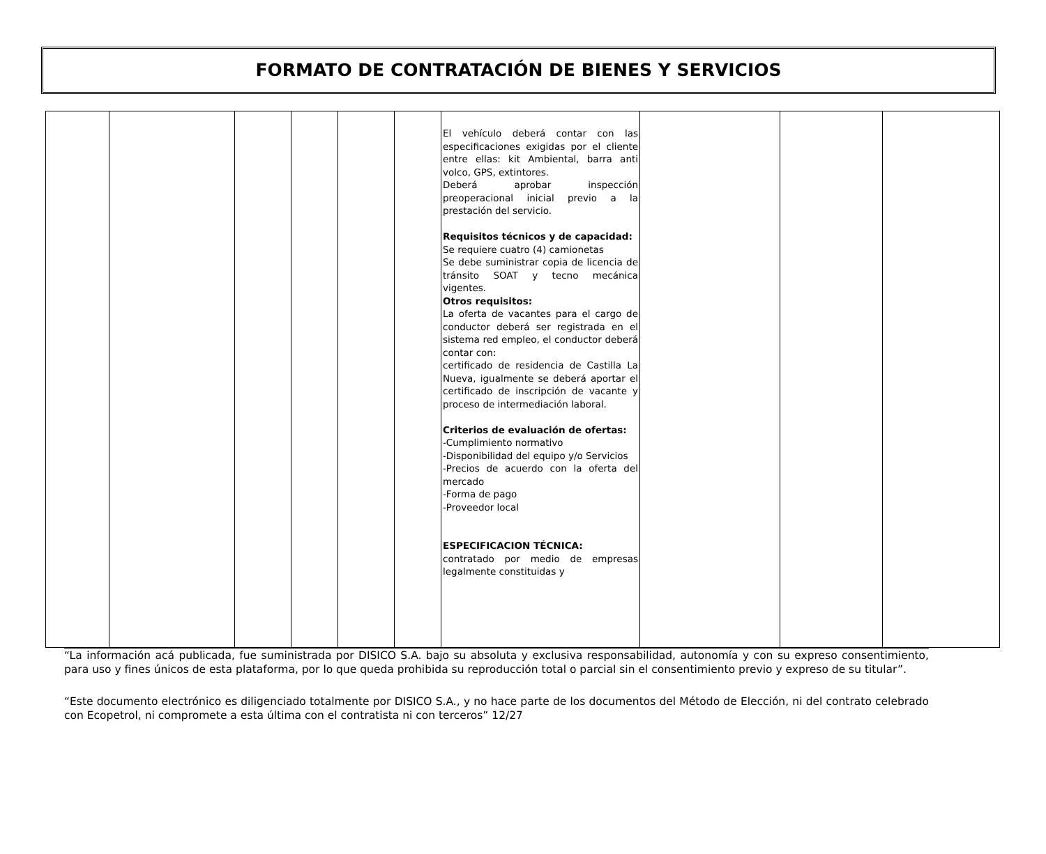FORMATO DE CONTRATACIÓN DE BIENES Y SERVICIOS
| | | | | | | El vehículo deberá contar con las especificaciones exigidas por el cliente entre ellas: kit Ambiental, barra anti volco, GPS, extintores. Deberá aprobar inspección preoperacional inicial previo a la prestación del servicio. Requisitos técnicos y de capacidad: Se requiere cuatro (4) camionetas Se debe suministrar copia de licencia de tránsito SOAT y tecno mecánica vigentes. Otros requisitos: La oferta de vacantes para el cargo de conductor deberá ser registrada en el sistema red empleo, el conductor deberá contar con: certificado de residencia de Castilla La Nueva, igualmente se deberá aportar el certificado de inscripción de vacante y proceso de intermediación laboral. Criterios de evaluación de ofertas: -Cumplimiento normativo -Disponibilidad del equipo y/o Servicios -Precios de acuerdo con la oferta del mercado -Forma de pago -Proveedor local ESPECIFICACION TÉCNICA: contratado por medio de empresas legalmente constituidas y | | | |
“La información acá publicada, fue suministrada por DISICO S.A. bajo su absoluta y exclusiva responsabilidad, autonomía y con su expreso consentimiento, para uso y fines únicos de esta plataforma, por lo que queda prohibida su reproducción total o parcial sin el consentimiento previo y expreso de su titular”.
“Este documento electrónico es diligenciado totalmente por DISICO S.A., y no hace parte de los documentos del Método de Elección, ni del contrato celebrado con Ecopetrol, ni compromete a esta última con el contratista ni con terceros” 12/27